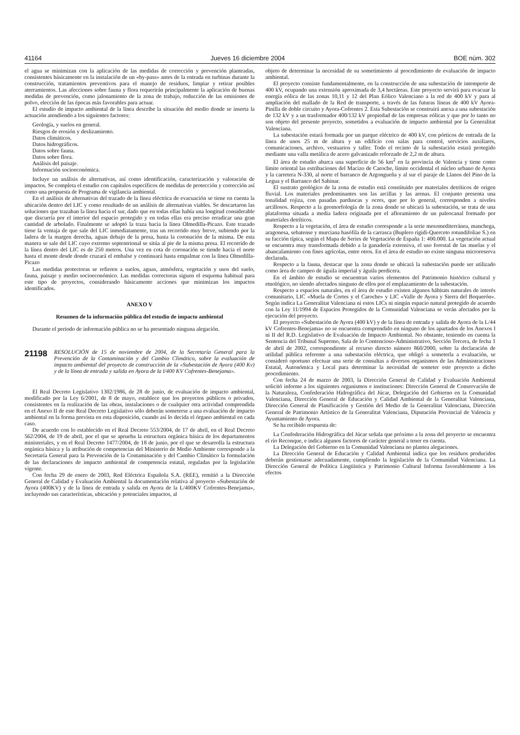41164 Jueves 16 diciembre 2004 BOE núm. 302
el agua se minimizan con la aplicación de las medidas de corrección y prevención planteadas, consistentes básicamente en la instalación de un «by-pass» antes de la entrada en turbinas durante la construcción, tratamientos preventivos para el manejo de residuos, limpiar y retirar posibles aterramientos. Las afecciones sobre fauna y flora requerirán principalmente la aplicación de buenas medidas de prevención, como jalonamiento de la zona de trabajo, reducción de las emisiones de polvo, elección de las épocas más favorables para actuar.
El estudio de impacto ambiental de la línea describe la situación del medio donde se inserta la actuación atendiendo a los siguientes factores:
Geología, y suelos en general.
Riesgos de erosión y deslizamiento.
Datos climáticos.
Datos hidrográficos.
Datos sobre fauna.
Datos sobre flora.
Análisis del paisaje.
Información socioeconómica.
Incluye un análisis de alternativas, así como identificación, caracterización y valoración de impactos. Se completa el estudio con capítulos específicos de medidas de protección y corrección así como una propuesta de Programa de vigilancia ambiental.
En el análisis de alternativas del trazado de la línea eléctrica de evacuación se tiene en cuenta la ubicación dentro del LIC y como resultado de un análisis de alternativas viables. Se descartaron las soluciones que trazaban la línea hacia el sur, dado que en todas ellas había una longitud considerable que discurría por el interior del espacio protegido y en todas ellas era preciso erradicar una gran cantidad de arbolado. Finalmente se adoptó la traza hacia la línea Olmedilla-Picazo. Este trazado tiene la ventaja de que sale del LIC inmediatamente, tras un recorrido muy breve, subiendo por la ladera de la margen derecha, aguas debajo de la presa, hasta la coronación de la misma. De esta manera se sale del LIC cuyo extremo septentrional se sitúa al pie de la misma presa. El recorrido de la línea dentro del LIC es de 250 metros. Una vez en cota de coronación se tiende hacia el norte hasta el monte desde donde cruzará el embalse y continuará hasta empalmar con la línea Olmedilla-Picazo
Las medidas protectoras se refieren a suelos, aguas, atmósfera, vegetación y usos del suelo, fauna, paisaje y medio socioeconómico. Las medidas correctoras siguen el esquema habitual para este tipo de proyectos, considerando básicamente acciones que minimizan los impactos identificados.
ANEXO V
Resumen de la información pública del estudio de impacto ambiental
Durante el periodo de información pública no se ha presentado ninguna alegación.
21198 RESOLUCIÓN de 15 de noviembre de 2004, de la Secretaría General para la Prevención de la Contaminación y del Cambio Climático, sobre la evaluación de impacto ambiental del proyecto de construcción de la «Subestación de Ayora (400 Kv) y de la línea de entrada y salida en Ayora de la l/400 KV Cofrentes-Benejama».
El Real Decreto Legislativo 1302/1986, de 28 de junio, de evaluación de impacto ambiental, modificado por la Ley 6/2001, de 8 de mayo, establece que los proyectos públicos o privados, consistentes en la realización de las obras, instalaciones o de cualquier otra actividad comprendida en el Anexo II de este Real Decreto Legislativo sólo deberán someterse a una evaluación de impacto ambiental en la forma prevista en esta disposición, cuando así lo decida el órgano ambiental en cada caso.
De acuerdo con lo establecido en el Real Decreto 553/2004, de 17 de abril, en el Real Decreto 562/2004, de 19 de abril, por el que se aprueba la estructura orgánica básica de los departamentos ministeriales, y en el Real Decreto 1477/2004, de 18 de junio, por el que se desarrolla la estructura orgánica básica y la atribución de competencias del Ministerio de Medio Ambiente corresponde a la Secretaría General para la Prevención de la Contaminación y del Cambio Climático la formulación de las declaraciones de impacto ambiental de competencia estatal, reguladas por la legislación vigente.
Con fecha 29 de enero de 2003, Red Eléctrica Española S.A. (REE), remitió a la Dirección General de Calidad y Evaluación Ambiental la documentación relativa al proyecto «Subestación de Ayora (400KV) y de la línea de entrada y salida en Ayora de la L/400KV Cofrentes-Benejama», incluyendo sus características, ubicación y potenciales impactos, al
objeto de determinar la necesidad de su sometimiento al procedimiento de evaluación de impacto ambiental.
El proyecto consiste fundamentalmente, en la construcción de una subestación de intemperie de 400 kV, ocupando una extensión aproximada de 3,4 hectáreas. Este proyecto servirá para evacuar la energía eólica de las zonas 10,11 y 12 del Plan Eólico Valenciano a la red de 400 kV y para al ampliación del mallado de la Red de transporte, a través de las futuras líneas de 400 kV Ayora-Pinilla de doble circuito y Ayora-Cofrentes 2. Esta Subestación se construirá anexa a una subestación de 132 kV y a un trasformador 400/132 kV propiedad de las empresas eólicas y que por lo tanto no son objeto del presente proyecto, sometidos a evaluación de impacto ambiental por la Generalitat Valenciana.
La subestación estará formada por un parque eléctrico de 400 kV, con pórticos de entrada de la línea de unos 25 m de altura y un edificio con salas para control, servicios auxiliares, comunicaciones, archivo, vestuarios y taller. Todo el recinto de la subestación estará protegido mediante una valla metálica de acero galvanizado reforzado de 2,2 m de altura.
El área de estudio abarca una superficie de 56 km<sup>2</sup> en la provincia de Valencia y tiene como límite oriental las estribaciones del Macizo de Caroche, límite occidental el núcleo urbano de Ayora y la carretera N-330, al norte el barranco de Argongueña y al sur el paraje de Llanos del Pino de la Legua y el Barranco del Sabinar.
El sustrato geológico de la zona de estudio está constituido por materiales detríticos de origen fluvial. Los materiales predominantes son las arcillas y las arenas. El conjunto presenta una tonalidad rojiza, con pasadas parduscas y ocres, que por lo general, corresponden a niveles arcillosos. Respecto a la geomorfología de la zona donde se ubicará la subestación, se trata de una plataforma situada a media ladera originada por el afloramiento de un paleocanal formado por materiales detríticos.
Respecto a la vegetación, el área de estudio corresponde a la serie mesomediterránea, manchega, aragonesa, sebatense y murciana basófila de la carrasca (Buplero rigidi-Querceto rotundifoliae S.) en su facción típica, según el Mapa de Series de Vegetación de España 1: 400.000. La vegetación actual se encuentra muy transformada debido a la ganadería extensiva, el uso forestal de las muelas y el abancalamiento con fines agrícolas, entre otros. En el área de estudio no existe ninguna microreserva declarada.
Respecto a la fauna, destacar que la zona donde se ubicará la subestación puede ser utilizado como área de campeo de águila imperial y águila perdicera.
En el ámbito de estudio se encuentran varios elementos del Patrimonio histórico cultural y etnológico, no siendo afectados ninguno de ellos por el emplazamiento de la subestación.
Respecto a espacios naturales, en el área de estudio existen algunos hábitats naturales de interés comunitario, LIC «Muela de Cortes y el Caroche» y LIC «Valle de Ayora y Sierra del Boquerón». Según indica La Generalitat Valenciana ni estos LICs ni ningún espacio natural protegido de acuerdo con la Ley 11/1994 de Espacios Protegidos de la Comunidad Valenciana se verán afectados por la ejecución del proyecto.
El proyecto «Subestación de Ayora (400 kV) y de la línea de entrada y salida de Ayora de la L/44 kV Cofrentes-Benejama» no se encuentra comprendido en ninguno de los apartados de los Anexos I ni II del R.D. Legislativo de Evaluación de Impacto Ambiental. No obstante, teniendo en cuenta la Sentencia del Tribunal Supremo, Sala de lo Contencioso-Administrativo, Sección Tercera, de fecha 1 de abril de 2002, correspondiente al recurso directo número 860/2000, sobre la declaración de utilidad pública referente a una subestación eléctrica, que obligó a someterla a evaluación, se consideró oportuno efectuar una serie de consultas a diversos organismos de las Administraciones Estatal, Autonómica y Local para determinar la necesidad de someter este proyecto a dicho procedimiento.
Con fecha 24 de marzo de 2003, la Dirección General de Calidad y Evaluación Ambiental solicitó informe a los siguientes organismos e instituciones: Dirección General de Conservación de la Naturaleza, Confederación Hidrográfica del Júcar, Delegación del Gobierno en la Comunidad Valenciana, Dirección General de Educación y Calidad Ambiental de la Generalitat Valenciana, Dirección General de Planificación y Gestión del Medio de la Generalitat Valenciana, Dirección General de Patrimonio Artístico de la Generalitat Valenciana, Diputación Provincial de Valencia y Ayuntamiento de Ayora.
Se ha recibido respuesta de:
La Confederación Hidrográfica del Júcar señala que próximo a la zona del proyecto se encuentra el río Reconque, e indica algunos factores de carácter general a tener en cuenta.
La Delegación del Gobierno en la Comunidad Valenciana no plantea alegaciones.
La Dirección General de Educación y Calidad Ambiental indica que los residuos producidos deberán gestionarse adecuadamente, cumpliendo la legislación de la Comunidad Valenciana. La Dirección General de Política Lingüística y Patrimonio Cultural Informa favorablemente a los efectos